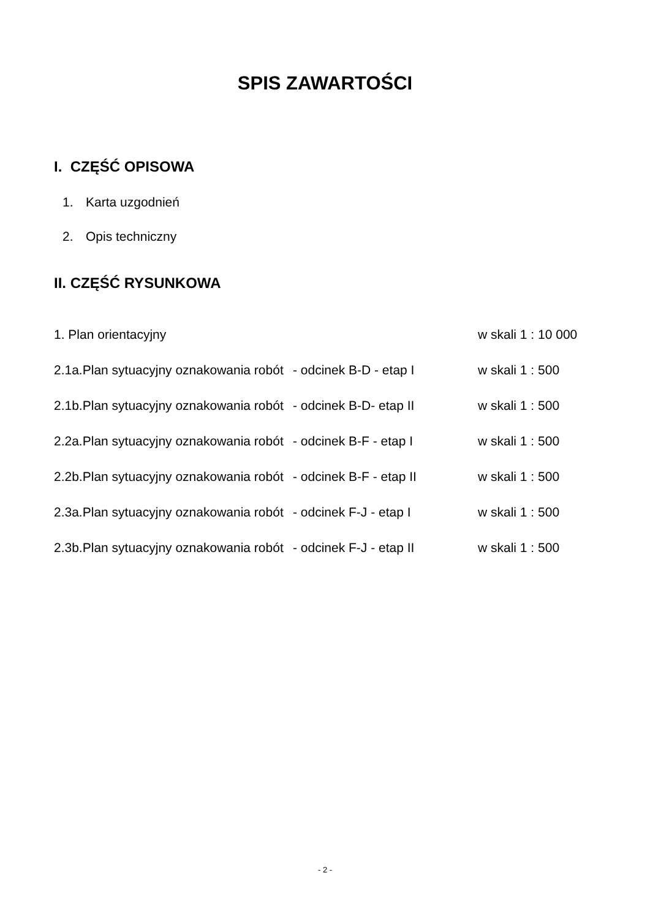SPIS ZAWARTOŚCI
I. CZĘŚĆ OPISOWA
1. Karta uzgodnień
2. Opis techniczny
II. CZĘŚĆ RYSUNKOWA
1. Plan orientacyjny w skali 1 : 10 000
2.1a.Plan sytuacyjny oznakowania robót
- odcinek B-D - etap I w skali 1 : 500
2.1b.Plan sytuacyjny oznakowania robót
- odcinek B-D- etap II w skali 1 : 500
2.2a.Plan sytuacyjny oznakowania robót
- odcinek B-F - etap I w skali 1 : 500
2.2b.Plan sytuacyjny oznakowania robót
- odcinek B-F - etap II w skali 1 : 500
2.3a.Plan sytuacyjny oznakowania robót
- odcinek F-J - etap I w skali 1 : 500
2.3b.Plan sytuacyjny oznakowania robót
- odcinek F-J - etap II w skali 1 : 500
- 2 -